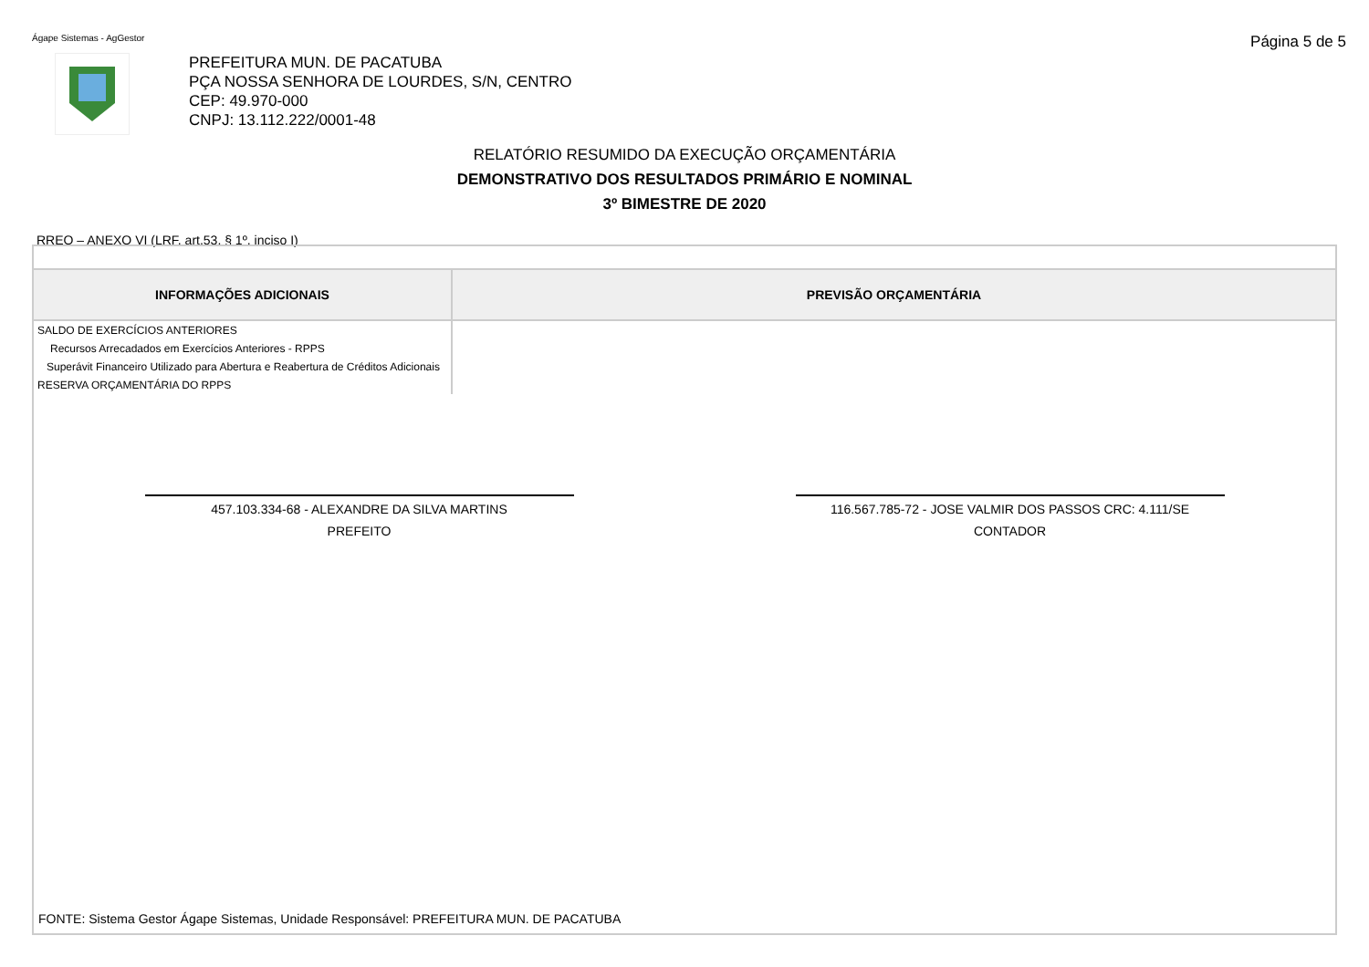Ágape Sistemas - AgGestor
Página 5 de 5
PREFEITURA MUN. DE PACATUBA
PÇA NOSSA SENHORA DE LOURDES, S/N, CENTRO
CEP: 49.970-000
CNPJ: 13.112.222/0001-48
RELATÓRIO RESUMIDO DA EXECUÇÃO ORÇAMENTÁRIA
DEMONSTRATIVO DOS RESULTADOS PRIMÁRIO E NOMINAL
3º BIMESTRE DE 2020
RREO – ANEXO VI (LRF, art.53, § 1º, inciso I)
| INFORMAÇÕES ADICIONAIS | PREVISÃO ORÇAMENTÁRIA |
| --- | --- |
| SALDO DE EXERCÍCIOS ANTERIORES | |
| Recursos Arrecadados em Exercícios Anteriores - RPPS | |
| Superávit Financeiro Utilizado para Abertura e Reabertura de Créditos Adicionais | |
| RESERVA ORÇAMENTÁRIA DO RPPS | |
457.103.334-68 - ALEXANDRE DA SILVA MARTINS
PREFEITO
116.567.785-72 - JOSE VALMIR DOS PASSOS CRC: 4.111/SE
CONTADOR
FONTE: Sistema Gestor Ágape Sistemas, Unidade Responsável: PREFEITURA MUN. DE PACATUBA